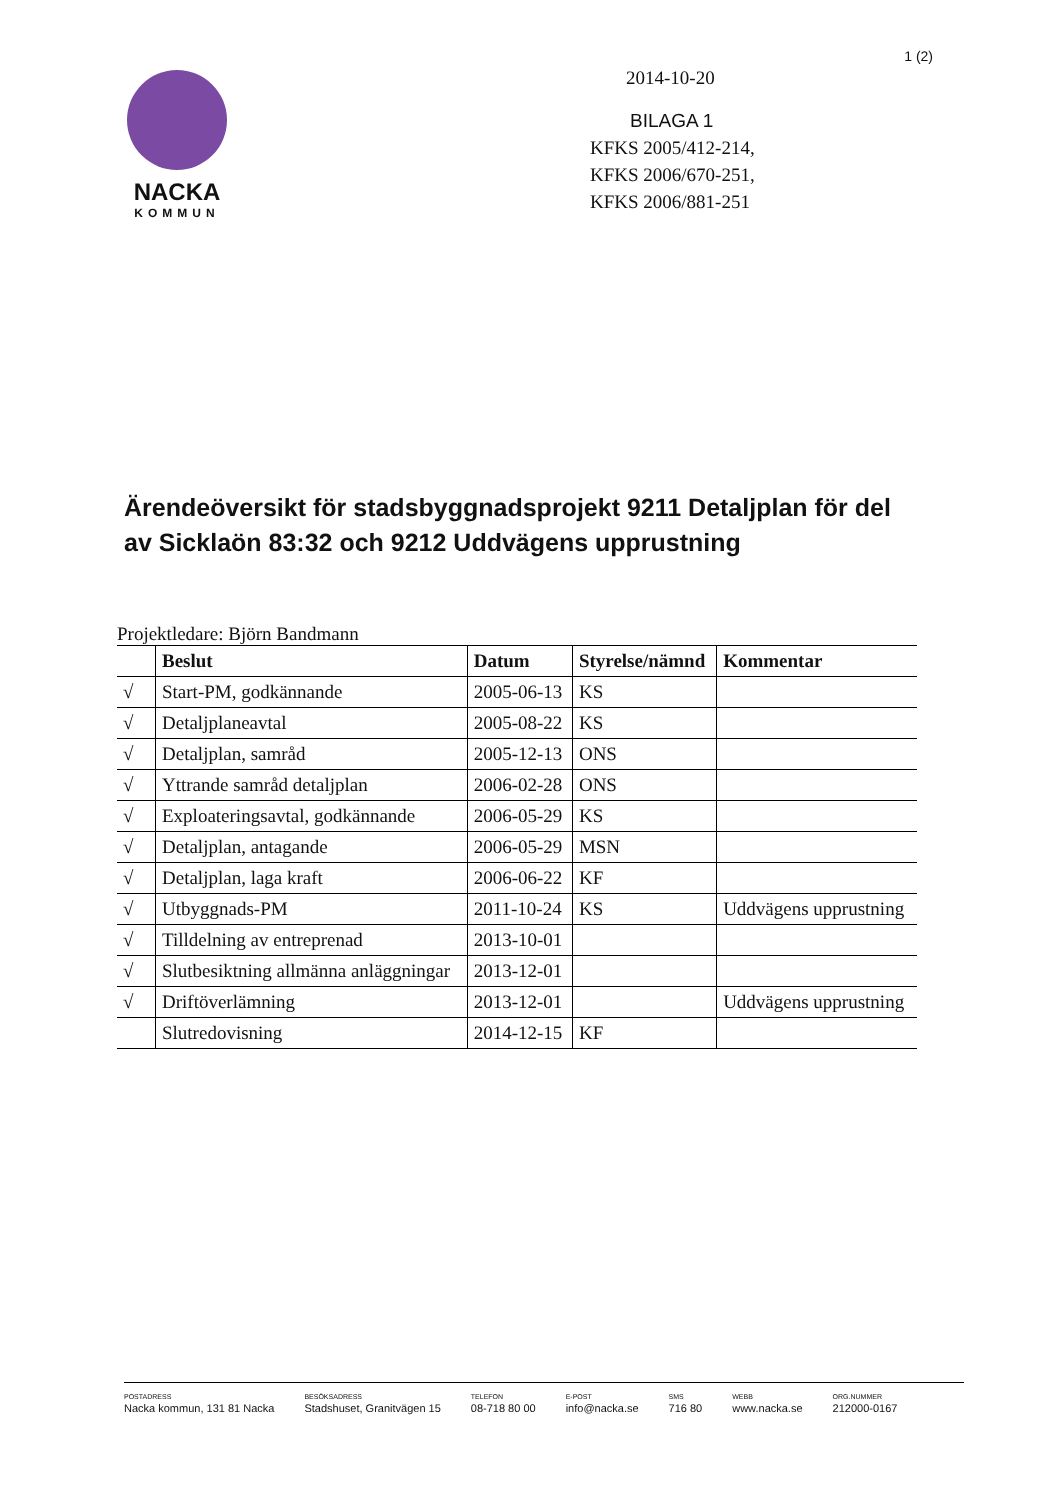1 (2)
NACKA
KOMMUN
2014-10-20
BILAGA 1
KFKS 2005/412-214,
KFKS 2006/670-251,
KFKS 2006/881-251
Ärendeöversikt för stadsbyggnadsprojekt 9211 Detaljplan för del av Sicklaön 83:32 och 9212 Uddvägens upprustning
Projektledare: Björn Bandmann
| | Beslut | Datum | Styrelse/nämnd | Kommentar |
| --- | --- | --- | --- | --- |
| √ | Start-PM, godkännande | 2005-06-13 | KS | |
| √ | Detaljplaneavtal | 2005-08-22 | KS | |
| √ | Detaljplan, samråd | 2005-12-13 | ONS | |
| √ | Yttrande samråd detaljplan | 2006-02-28 | ONS | |
| √ | Exploateringsavtal, godkännande | 2006-05-29 | KS | |
| √ | Detaljplan, antagande | 2006-05-29 | MSN | |
| √ | Detaljplan, laga kraft | 2006-06-22 | KF | |
| √ | Utbyggnads-PM | 2011-10-24 | KS | Uddvägens upprustning |
| √ | Tilldelning av entreprenad | 2013-10-01 | | |
| √ | Slutbesiktning allmänna anläggningar | 2013-12-01 | | |
| √ | Driftöverlämning | 2013-12-01 | | Uddvägens upprustning |
| | Slutredovisning | 2014-12-15 | KF | |
POSTADRESS
Nacka kommun, 131 81 Nacka
BESÖKSADRESS
Stadshuset, Granitvägen 15
TELEFON
08-718 80 00
E-POST
info@nacka.se
SMS
716 80
WEBB
www.nacka.se
ORG.NUMMER
212000-0167